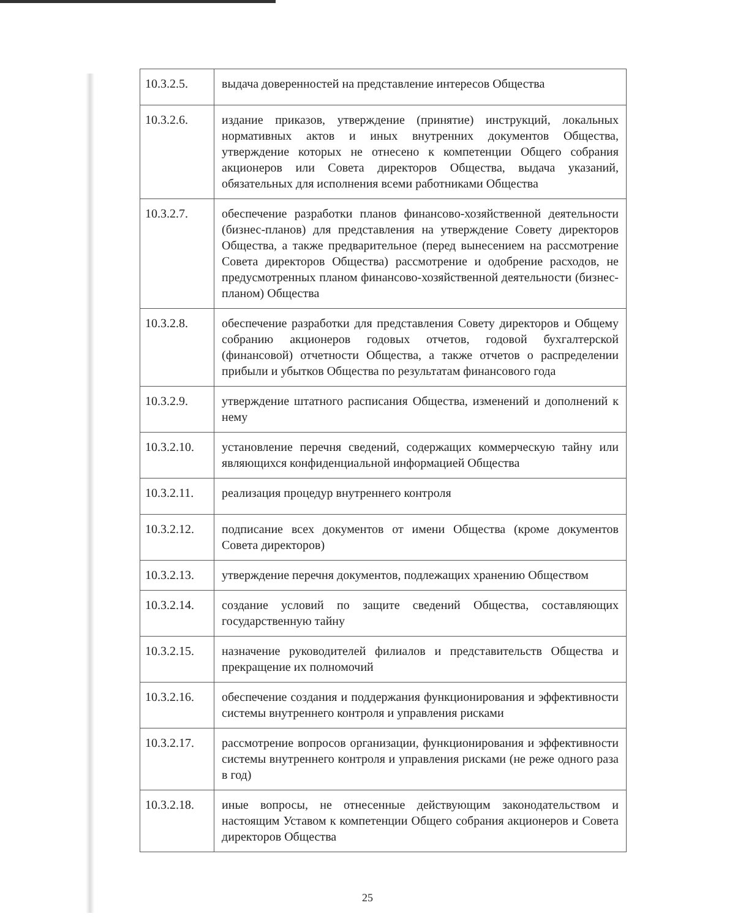| 10.3.2.5. | выдача доверенностей на представление интересов Общества |
| 10.3.2.6. | издание приказов, утверждение (принятие) инструкций, локальных нормативных актов и иных внутренних документов Общества, утверждение которых не отнесено к компетенции Общего собрания акционеров или Совета директоров Общества, выдача указаний, обязательных для исполнения всеми работниками Общества |
| 10.3.2.7. | обеспечение разработки планов финансово-хозяйственной деятельности (бизнес-планов) для представления на утверждение Совету директоров Общества, а также предварительное (перед вынесением на рассмотрение Совета директоров Общества) рассмотрение и одобрение расходов, не предусмотренных планом финансово-хозяйственной деятельности (бизнес-планом) Общества |
| 10.3.2.8. | обеспечение разработки для представления Совету директоров и Общему собранию акционеров годовых отчетов, годовой бухгалтерской (финансовой) отчетности Общества, а также отчетов о распределении прибыли и убытков Общества по результатам финансового года |
| 10.3.2.9. | утверждение штатного расписания Общества, изменений и дополнений к нему |
| 10.3.2.10. | установление перечня сведений, содержащих коммерческую тайну или являющихся конфиденциальной информацией Общества |
| 10.3.2.11. | реализация процедур внутреннего контроля |
| 10.3.2.12. | подписание всех документов от имени Общества (кроме документов Совета директоров) |
| 10.3.2.13. | утверждение перечня документов, подлежащих хранению Обществом |
| 10.3.2.14. | создание условий по защите сведений Общества, составляющих государственную тайну |
| 10.3.2.15. | назначение руководителей филиалов и представительств Общества и прекращение их полномочий |
| 10.3.2.16. | обеспечение создания и поддержания функционирования и эффективности системы внутреннего контроля и управления рисками |
| 10.3.2.17. | рассмотрение вопросов организации, функционирования и эффективности системы внутреннего контроля и управления рисками (не реже одного раза в год) |
| 10.3.2.18. | иные вопросы, не отнесенные действующим законодательством и настоящим Уставом к компетенции Общего собрания акционеров и Совета директоров Общества |
25